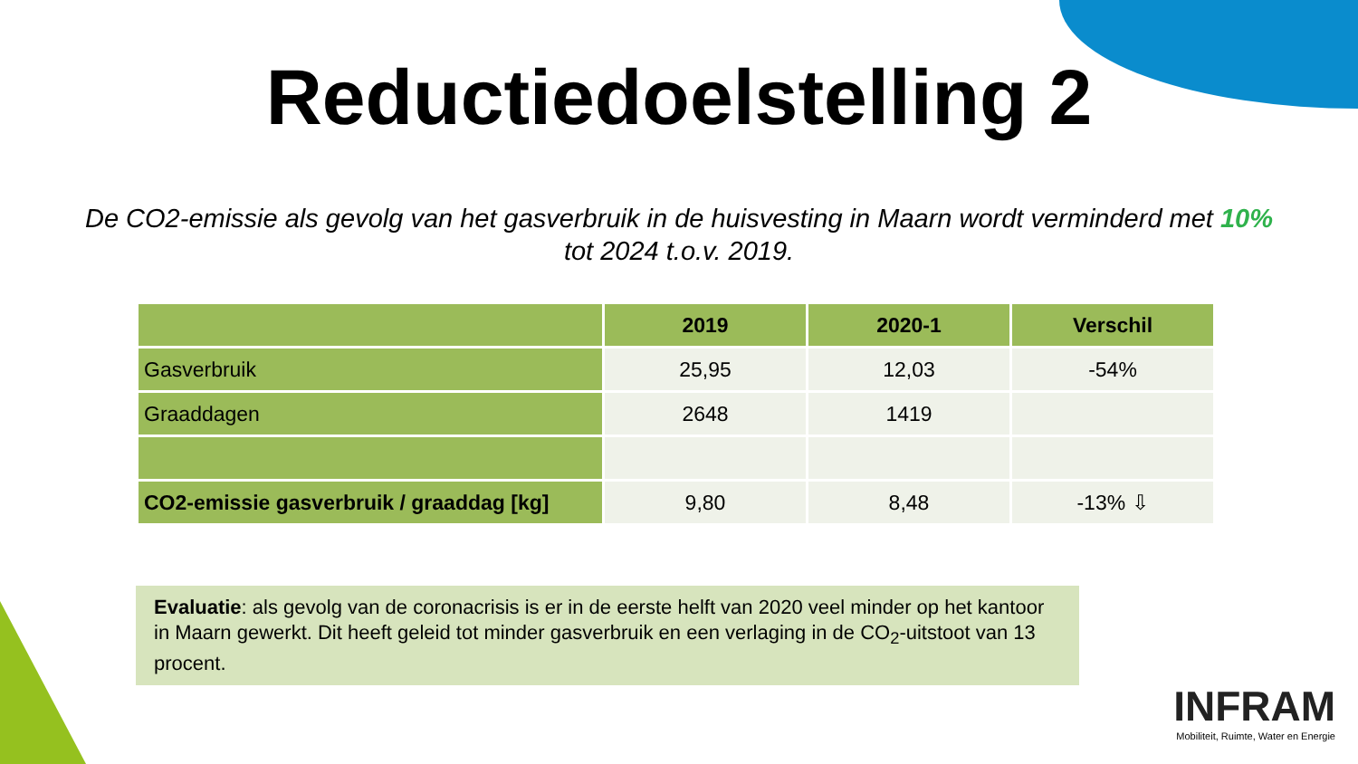Reductiedoelstelling 2
De CO2-emissie als gevolg van het gasverbruik in de huisvesting in Maarn wordt verminderd met 10% tot 2024 t.o.v. 2019.
| | 2019 | 2020-1 | Verschil |
| --- | --- | --- | --- |
| Gasverbruik | 25,95 | 12,03 | -54% |
| Graaddagen | 2648 | 1419 | |
| CO2-emissie gasverbruik / graaddag [kg] | 9,80 | 8,48 | -13% ⇩ |
Evaluatie: als gevolg van de coronacrisis is er in de eerste helft van 2020 veel minder op het kantoor in Maarn gewerkt. Dit heeft geleid tot minder gasverbruik en een verlaging in de CO<sub>2</sub>-uitstoot van 13 procent.
INFRAM
Mobiliteit, Ruimte, Water en Energie